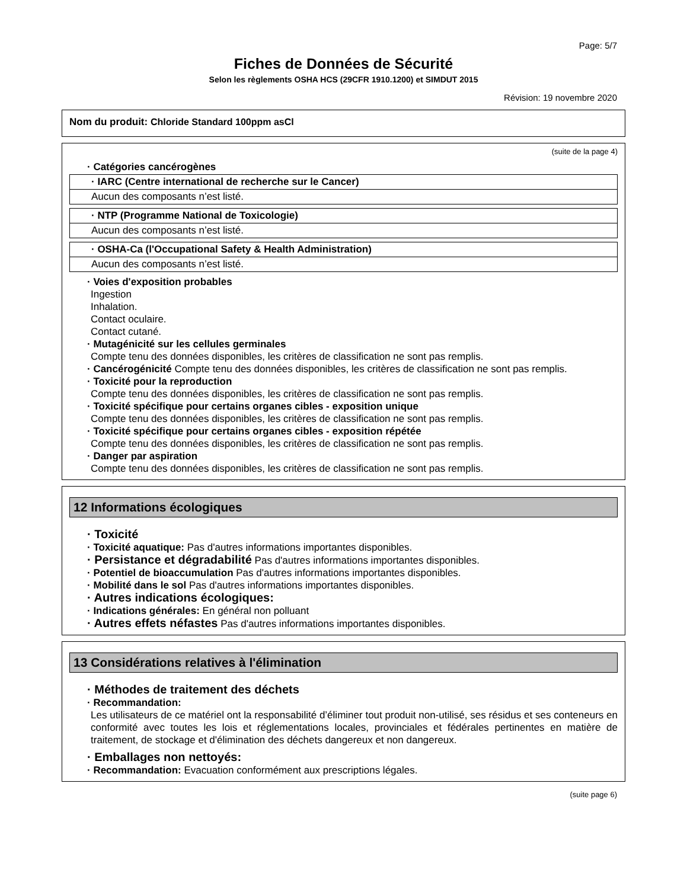Page: 5/7
Fiches de Données de Sécurité
Selon les règlements OSHA HCS (29CFR 1910.1200) et SIMDUT 2015
Révision: 19 novembre 2020
Nom du produit: Chloride Standard 100ppm asCl
(suite de la page 4)
· Catégories cancérogènes
| · IARC (Centre international de recherche sur le Cancer) |
| Aucun des composants n’est listé. |
| · NTP (Programme National de Toxicologie) |
| Aucun des composants n’est listé. |
| · OSHA-Ca (l'Occupational Safety & Health Administration) |
| Aucun des composants n’est listé. |
· Voies d'exposition probables
Ingestion
Inhalation.
Contact oculaire.
Contact cutané.
· Mutagénicité sur les cellules germinales
Compte tenu des données disponibles, les critères de classification ne sont pas remplis.
· Cancérogénicité Compte tenu des données disponibles, les critères de classification ne sont pas remplis.
· Toxicité pour la reproduction
Compte tenu des données disponibles, les critères de classification ne sont pas remplis.
· Toxicité spécifique pour certains organes cibles - exposition unique
Compte tenu des données disponibles, les critères de classification ne sont pas remplis.
· Toxicité spécifique pour certains organes cibles - exposition répétée
Compte tenu des données disponibles, les critères de classification ne sont pas remplis.
· Danger par aspiration
Compte tenu des données disponibles, les critères de classification ne sont pas remplis.
12 Informations écologiques
· Toxicité
· Toxicité aquatique: Pas d'autres informations importantes disponibles.
· Persistance et dégradabilité Pas d'autres informations importantes disponibles.
· Potentiel de bioaccumulation Pas d'autres informations importantes disponibles.
· Mobilité dans le sol Pas d'autres informations importantes disponibles.
· Autres indications écologiques:
· Indications générales: En général non polluant
· Autres effets néfastes Pas d'autres informations importantes disponibles.
13 Considérations relatives à l'élimination
· Méthodes de traitement des déchets
· Recommandation:
Les utilisateurs de ce matériel ont la responsabilité d’éliminer tout produit non-utilisé, ses résidus et ses conteneurs en conformité avec toutes les lois et réglementations locales, provinciales et fédérales pertinentes en matière de traitement, de stockage et d'élimination des déchets dangereux et non dangereux.
· Emballages non nettoyés:
· Recommandation: Evacuation conformément aux prescriptions légales.
(suite page 6)